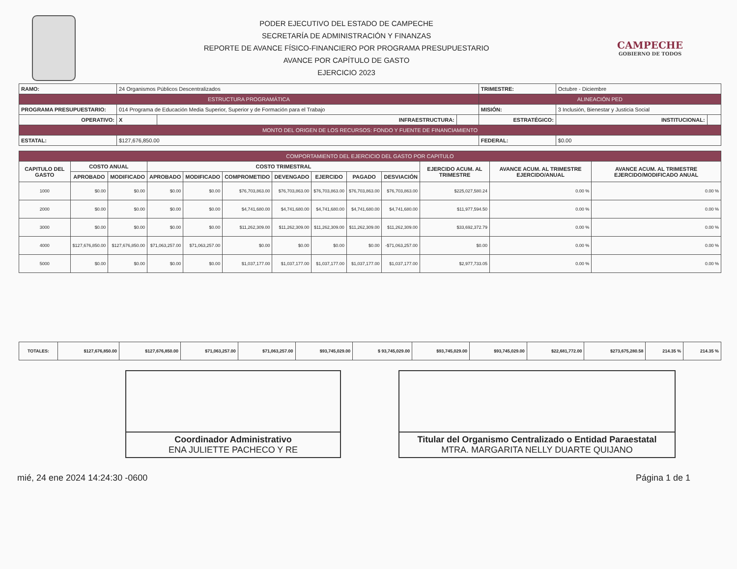PODER EJECUTIVO DEL ESTADO DE CAMPECHE
SECRETARÍA DE ADMINISTRACIÓN Y FINANZAS
REPORTE DE AVANCE FÍSICO-FINANCIERO POR PROGRAMA PRESUPUESTARIO
AVANCE POR CAPÍTULO DE GASTO
EJERCICIO 2023
CAMPECHE
GOBIERNO DE TODOS
| RAMO: | 24 Organismos Públicos Descentralizados | | | TRIMESTRE: | Octubre - Diciembre | | |
| ESTRUCTURA PROGRAMÁTICA | | | | ALINEACIÓN PED | | | |
| PROGRAMA PRESUPUESTARIO: | 014 Programa de Educación Media Superior, Superior y de Formación para el Trabajo | | | MISIÓN: | 3 Inclusión, Bienestar y Justicia Social | | |
| OPERATIVO: | X | INFRAESTRUCTURA: | | ESTRATÉGICO: | | INSTITUCIONAL: | |
| MONTO DEL ORIGEN DE LOS RECURSOS: FONDO Y FUENTE DE FINANCIAMIENTO | | | | | | | |
| ESTATAL: | $127,676,850.00 | | | FEDERAL: | $0.00 | | |
| COMPORTAMIENTO DEL EJERCICIO DEL GASTO POR CAPITULO | | | | | | | | | | | | |
| --- | --- | --- | --- | --- | --- | --- | --- | --- | --- | --- | --- | --- |
| CAPITULO DEL GASTO | COSTO ANUAL | | COSTO TRIMESTRAL | | | | | | | EJERCIDO ACUM. AL TRIMESTRE | AVANCE ACUM. AL TRIMESTRE EJERCIDO/ANUAL | AVANCE ACUM. AL TRIMESTRE EJERCIDO/MODIFICADO ANUAL |
| | APROBADO | MODIFICADO | APROBADO | MODIFICADO | COMPROMETIDO | DEVENGADO | EJERCIDO | PAGADO | DESVIACIÓN | | | |
| 1000 | $0.00 | $0.00 | $0.00 | $0.00 | $76,703,863.00 | $76,703,863.00 | $76,703,863.00 | $76,703,863.00 | $76,703,863.00 | $225,027,580.24 | 0.00 % | 0.00 % |
| 2000 | $0.00 | $0.00 | $0.00 | $0.00 | $4,741,680.00 | $4,741,680.00 | $4,741,680.00 | $4,741,680.00 | $4,741,680.00 | $11,977,594.50 | 0.00 % | 0.00 % |
| 3000 | $0.00 | $0.00 | $0.00 | $0.00 | $11,262,309.00 | $11,262,309.00 | $11,262,309.00 | $11,262,309.00 | $11,262,309.00 | $33,692,372.79 | 0.00 % | 0.00 % |
| 4000 | $127,676,850.00 | $127,676,850.00 | $71,063,257.00 | $71,063,257.00 | $0.00 | $0.00 | $0.00 | $0.00 | -$71,063,257.00 | $0.00 | 0.00 % | 0.00 % |
| 5000 | $0.00 | $0.00 | $0.00 | $0.00 | $1,037,177.00 | $1,037,177.00 | $1,037,177.00 | $1,037,177.00 | $1,037,177.00 | $2,977,733.05 | 0.00 % | 0.00 % |
| TOTALES: | $127,676,850.00 | $127,676,850.00 | $71,063,257.00 | $71,063,257.00 | $93,745,029.00 | $ 93,745,029.00 | $93,745,029.00 | $93,745,029.00 | $22,681,772.00 | $273,675,280.58 | 214.35 % | 214.35 % |
Coordinador Administrativo
ENA JULIETTE PACHECO Y RE
Titular del Organismo Centralizado o Entidad Paraestatal
MTRA. MARGARITA NELLY DUARTE QUIJANO
mié, 24 ene 2024 14:24:30 -0600 Página 1 de 1